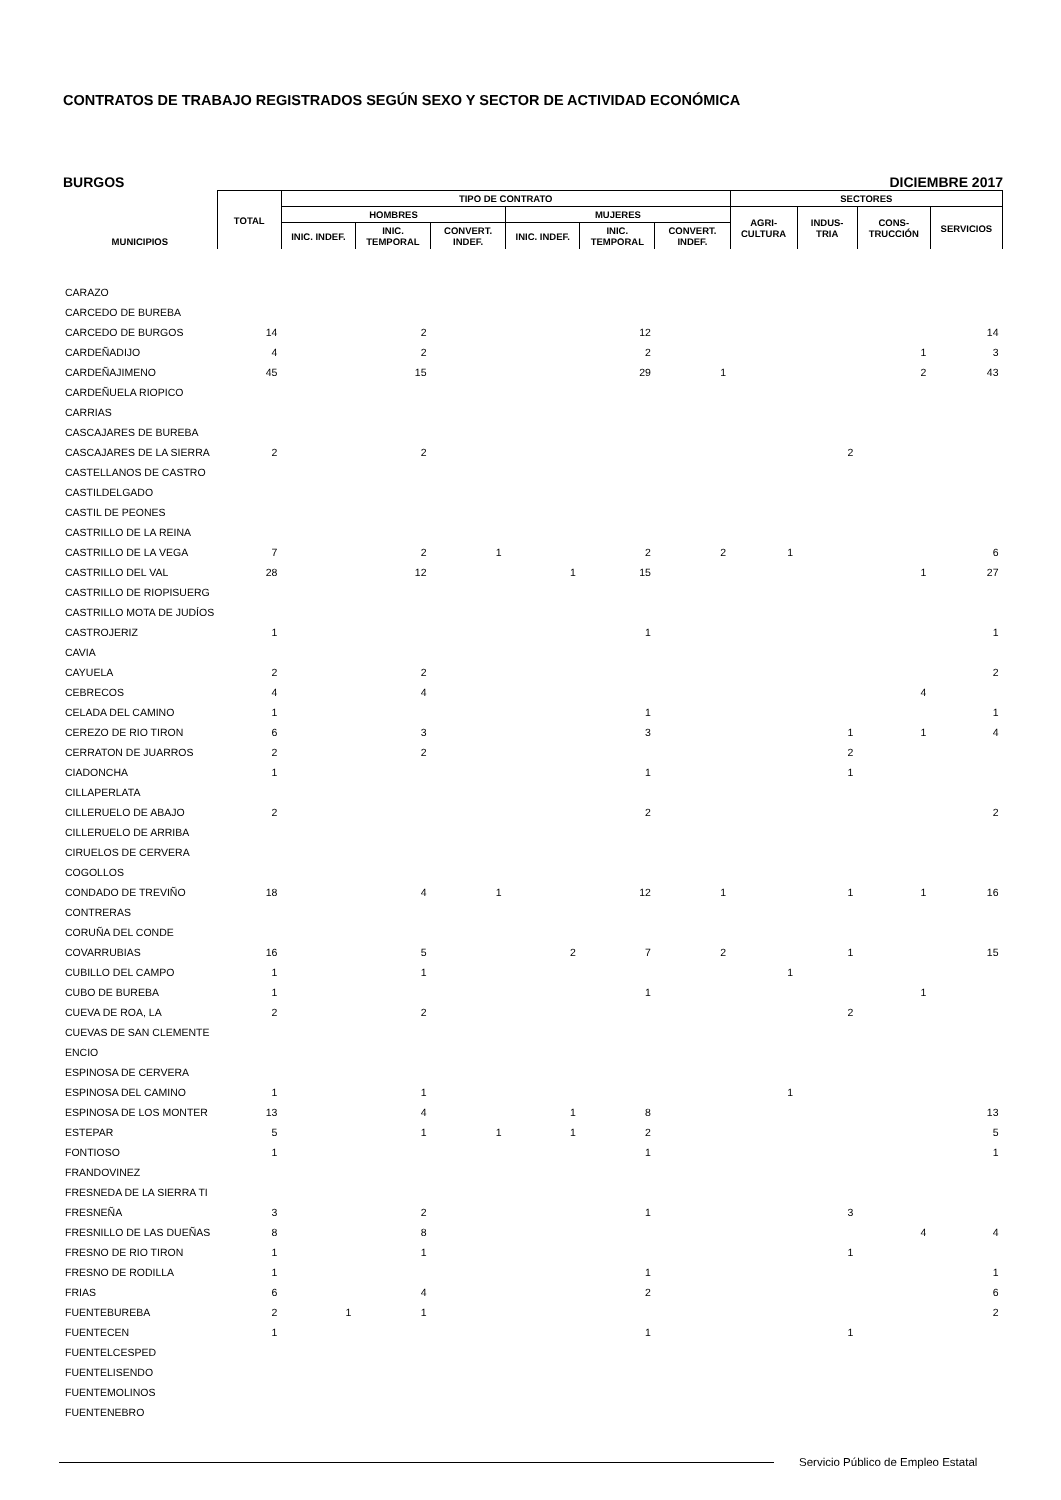CONTRATOS DE TRABAJO REGISTRADOS SEGÚN SEXO Y SECTOR DE ACTIVIDAD ECONÓMICA
BURGOS DICIEMBRE 2017
| MUNICIPIOS | TOTAL | TIPO DE CONTRATO | | | | | | SECTORES | | | |
| --- | --- | --- | --- | --- | --- | --- | --- | --- | --- | --- | --- |
| | | HOMBRES | | | MUJERES | | | AGRI- CULTURA | INDUS- TRIA | CONS- TRUCCIÓN | SERVICIOS |
| | | INIC. INDEF. | INIC. TEMPORAL | CONVERT. INDEF. | INIC. INDEF. | INIC. TEMPORAL | CONVERT. INDEF. | | | | |
| CARAZO | | | | | | | | | | | |
| CARCEDO DE BUREBA | | | | | | | | | | | |
| CARCEDO DE BURGOS | 14 | | 2 | | | 12 | | | | | 14 |
| CARDEÑADIJO | 4 | | 2 | | | 2 | | | | 1 | 3 |
| CARDEÑAJIMENO | 45 | | 15 | | | 29 | 1 | | | 2 | 43 |
| CARDEÑUELA RIOPICO | | | | | | | | | | | |
| CARRIAS | | | | | | | | | | | |
| CASCAJARES DE BUREBA | | | | | | | | | | | |
| CASCAJARES DE LA SIERRA | 2 | | 2 | | | | | | 2 | | |
| CASTELLANOS DE CASTRO | | | | | | | | | | | |
| CASTILDELGADO | | | | | | | | | | | |
| CASTIL DE PEONES | | | | | | | | | | | |
| CASTRILLO DE LA REINA | | | | | | | | | | | |
| CASTRILLO DE LA VEGA | 7 | | 2 | 1 | | 2 | 2 | 1 | | | 6 |
| CASTRILLO DEL VAL | 28 | | 12 | | 1 | 15 | | | | 1 | 27 |
| CASTRILLO DE RIOPISUERG | | | | | | | | | | | |
| CASTRILLO MOTA DE JUDÍOS | | | | | | | | | | | |
| CASTROJERIZ | 1 | | | | | 1 | | | | | 1 |
| CAVIA | | | | | | | | | | | |
| CAYUELA | 2 | | 2 | | | | | | | | 2 |
| CEBRECOS | 4 | | 4 | | | | | | | 4 | |
| CELADA DEL CAMINO | 1 | | | | | 1 | | | | | 1 |
| CEREZO DE RIO TIRON | 6 | | 3 | | | 3 | | | 1 | 1 | 4 |
| CERRATON DE JUARROS | 2 | | 2 | | | | | | 2 | | |
| CIADONCHA | 1 | | | | | 1 | | | 1 | | |
| CILLAPERLATA | | | | | | | | | | | |
| CILLERUELO DE ABAJO | 2 | | | | | 2 | | | | | 2 |
| CILLERUELO DE ARRIBA | | | | | | | | | | | |
| CIRUELOS DE CERVERA | | | | | | | | | | | |
| COGOLLOS | | | | | | | | | | | |
| CONDADO DE TREVIÑO | 18 | | 4 | 1 | | 12 | 1 | | 1 | 1 | 16 |
| CONTRERAS | | | | | | | | | | | |
| CORUÑA DEL CONDE | | | | | | | | | | | |
| COVARRUBIAS | 16 | | 5 | | 2 | 7 | 2 | | 1 | | 15 |
| CUBILLO DEL CAMPO | 1 | | 1 | | | | | 1 | | | |
| CUBO DE BUREBA | 1 | | | | | 1 | | | | 1 | |
| CUEVA DE ROA, LA | 2 | | 2 | | | | | | 2 | | |
| CUEVAS DE SAN CLEMENTE | | | | | | | | | | | |
| ENCIO | | | | | | | | | | | |
| ESPINOSA DE CERVERA | | | | | | | | | | | |
| ESPINOSA DEL CAMINO | 1 | | 1 | | | | | 1 | | | |
| ESPINOSA DE LOS MONTER | 13 | | 4 | | 1 | 8 | | | | | 13 |
| ESTEPAR | 5 | | 1 | 1 | 1 | 2 | | | | | 5 |
| FONTIOSO | 1 | | | | | 1 | | | | | 1 |
| FRANDOVINEZ | | | | | | | | | | | |
| FRESNEDA DE LA SIERRA TI | | | | | | | | | | | |
| FRESNEÑA | 3 | | 2 | | | 1 | | | 3 | | |
| FRESNILLO DE LAS DUEÑAS | 8 | | 8 | | | | | | | 4 | 4 |
| FRESNO DE RIO TIRON | 1 | | 1 | | | | | | 1 | | |
| FRESNO DE RODILLA | 1 | | | | | 1 | | | | | 1 |
| FRIAS | 6 | | 4 | | | 2 | | | | | 6 |
| FUENTEBUREBA | 2 | 1 | 1 | | | | | | | | 2 |
| FUENTECEN | 1 | | | | | 1 | | | 1 | | |
| FUENTELCESPED | | | | | | | | | | | |
| FUENTELISENDO | | | | | | | | | | | |
| FUENTEMOLINOS | | | | | | | | | | | |
| FUENTENEBRO | | | | | | | | | | | |
Servicio Público de Empleo Estatal